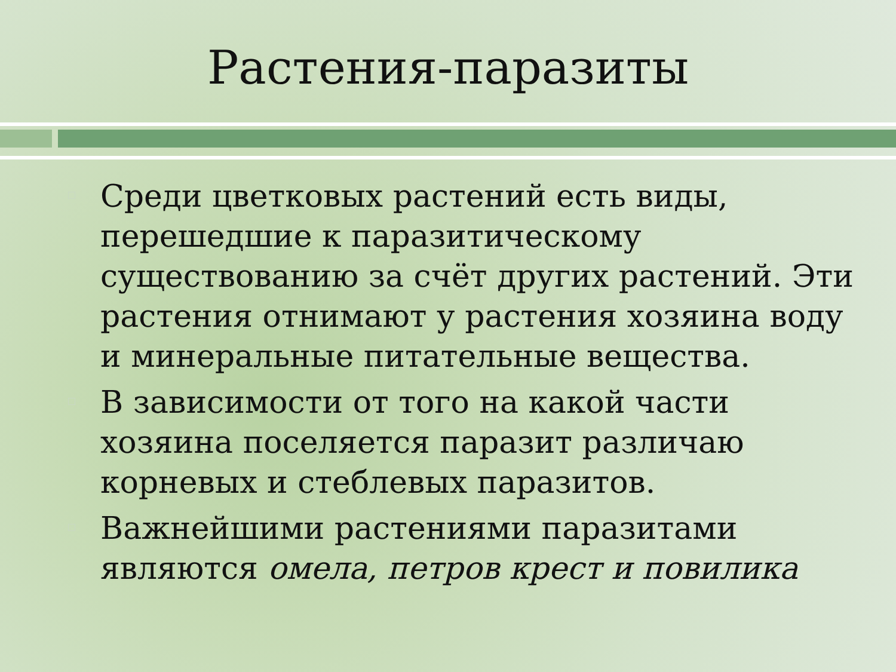Растения-паразиты
Среди цветковых растений есть виды, перешедшие к паразитическому существованию за счёт других растений. Эти растения отнимают у растения хозяина воду и минеральные питательные вещества.
В зависимости от того на какой части хозяина поселяется паразит различаю корневых и стеблевых паразитов.
Важнейшими растениями паразитами являются омела, петров крест и повилика